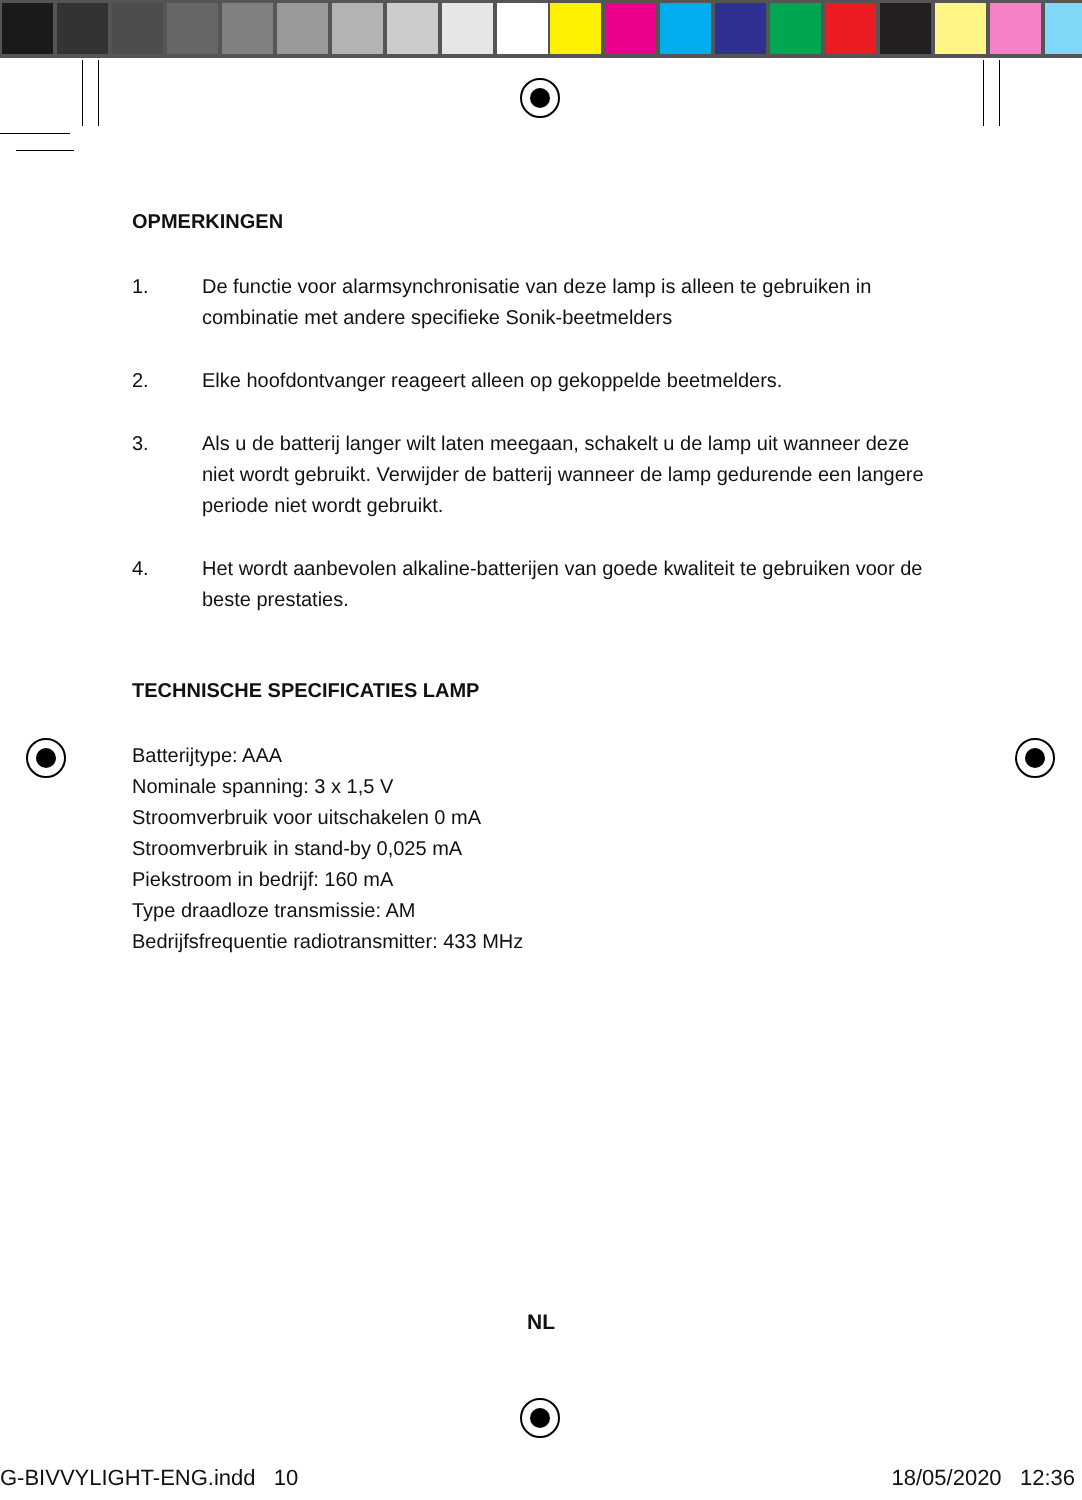OPMERKINGEN
1. De functie voor alarmsynchronisatie van deze lamp is alleen te gebruiken in combinatie met andere specifieke Sonik-beetmelders
2. Elke hoofdontvanger reageert alleen op gekoppelde beetmelders.
3. Als u de batterij langer wilt laten meegaan, schakelt u de lamp uit wanneer deze niet wordt gebruikt. Verwijder de batterij wanneer de lamp gedurende een langere periode niet wordt gebruikt.
4. Het wordt aanbevolen alkaline-batterijen van goede kwaliteit te gebruiken voor de beste prestaties.
TECHNISCHE SPECIFICATIES LAMP
Batterijtype: AAA
Nominale spanning: 3 x 1,5 V
Stroomverbruik voor uitschakelen 0 mA
Stroomverbruik in stand-by 0,025 mA
Piekstroom in bedrijf: 160 mA
Type draadloze transmissie: AM
Bedrijfsfrequentie radiotransmitter: 433 MHz
NL
G-BIVVYLIGHT-ENG.indd 10 18/05/2020 12:36